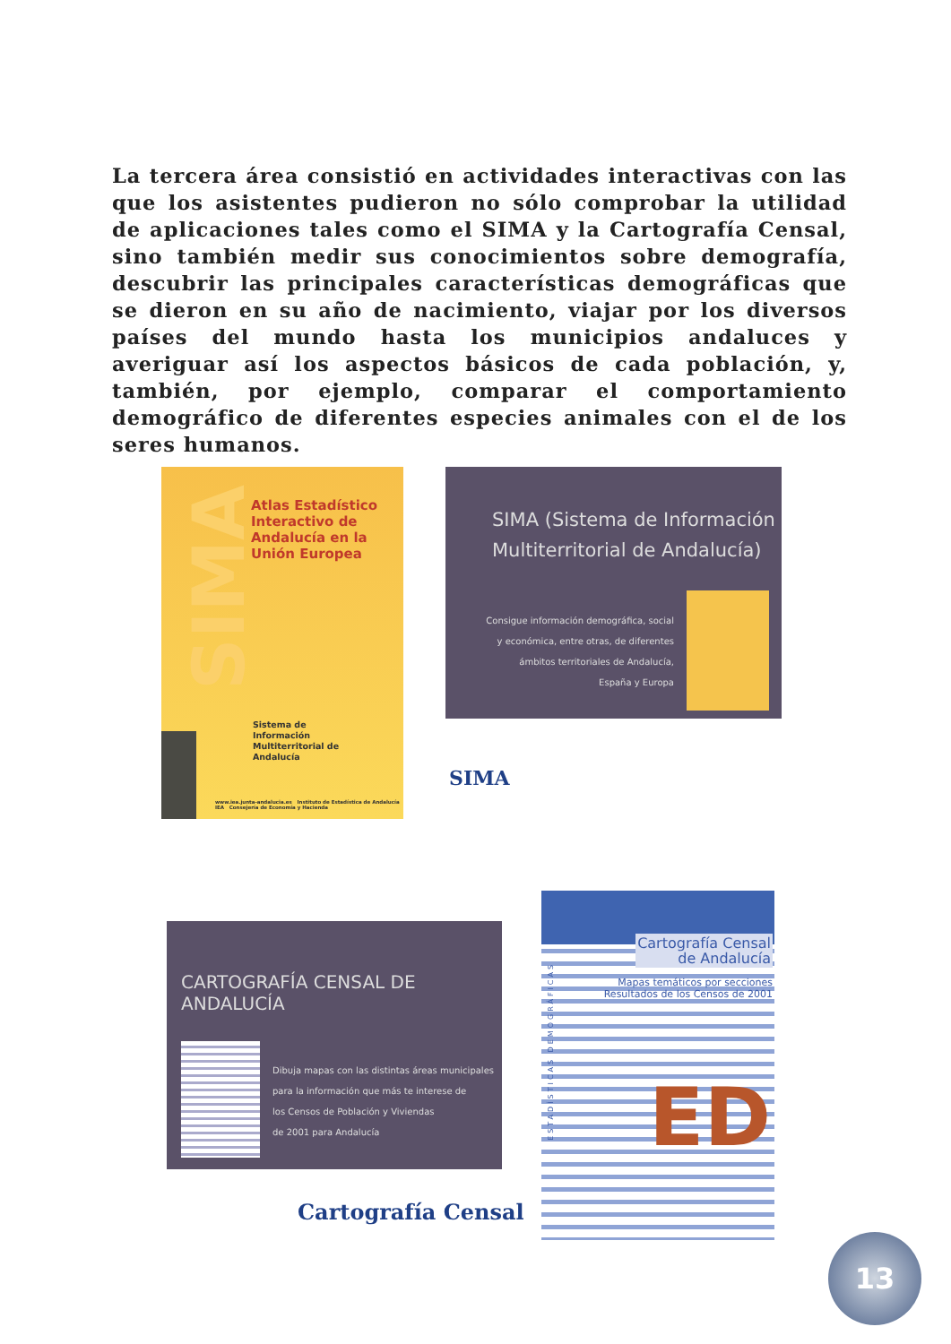La tercera área consistió en actividades interactivas con las que los asistentes pudieron no sólo comprobar la utilidad de aplicaciones tales como el SIMA y la Cartografía Censal, sino también medir sus conocimientos sobre demografía, descubrir las principales características demográficas que se dieron en su año de nacimiento, viajar por los diversos países del mundo hasta los municipios andaluces y averiguar así los aspectos básicos de cada población, y, también, por ejemplo, comparar el comportamiento demográfico de diferentes especies animales con el de los seres humanos.
SIMA
Atlas Estadístico
Interactivo de
Andalucía en la
Unión Europea
Sistema de
Información
Multiterritorial de
Andalucía
www.iea.junta-andalucia.es Instituto de Estadística de Andalucía IEA Consejería de Economía y Hacienda
SIMA (Sistema de Información
Multiterritorial de Andalucía)
Consigue información demográfica, social
y económica, entre otras, de diferentes
ámbitos territoriales de Andalucía,
España y Europa
SIMA
CARTOGRAFÍA CENSAL DE ANDALUCÍA
Dibuja mapas con las distintas áreas municipales
para la información que más te interese de
los Censos de Población y Viviendas
de 2001 para Andalucía
Cartografía Censal
de Andalucía
Mapas temáticos por secciones
Resultados de los Censos de 2001
ESTADÍSTICAS DEMOGRÁFICAS
ED
Cartografía Censal
13